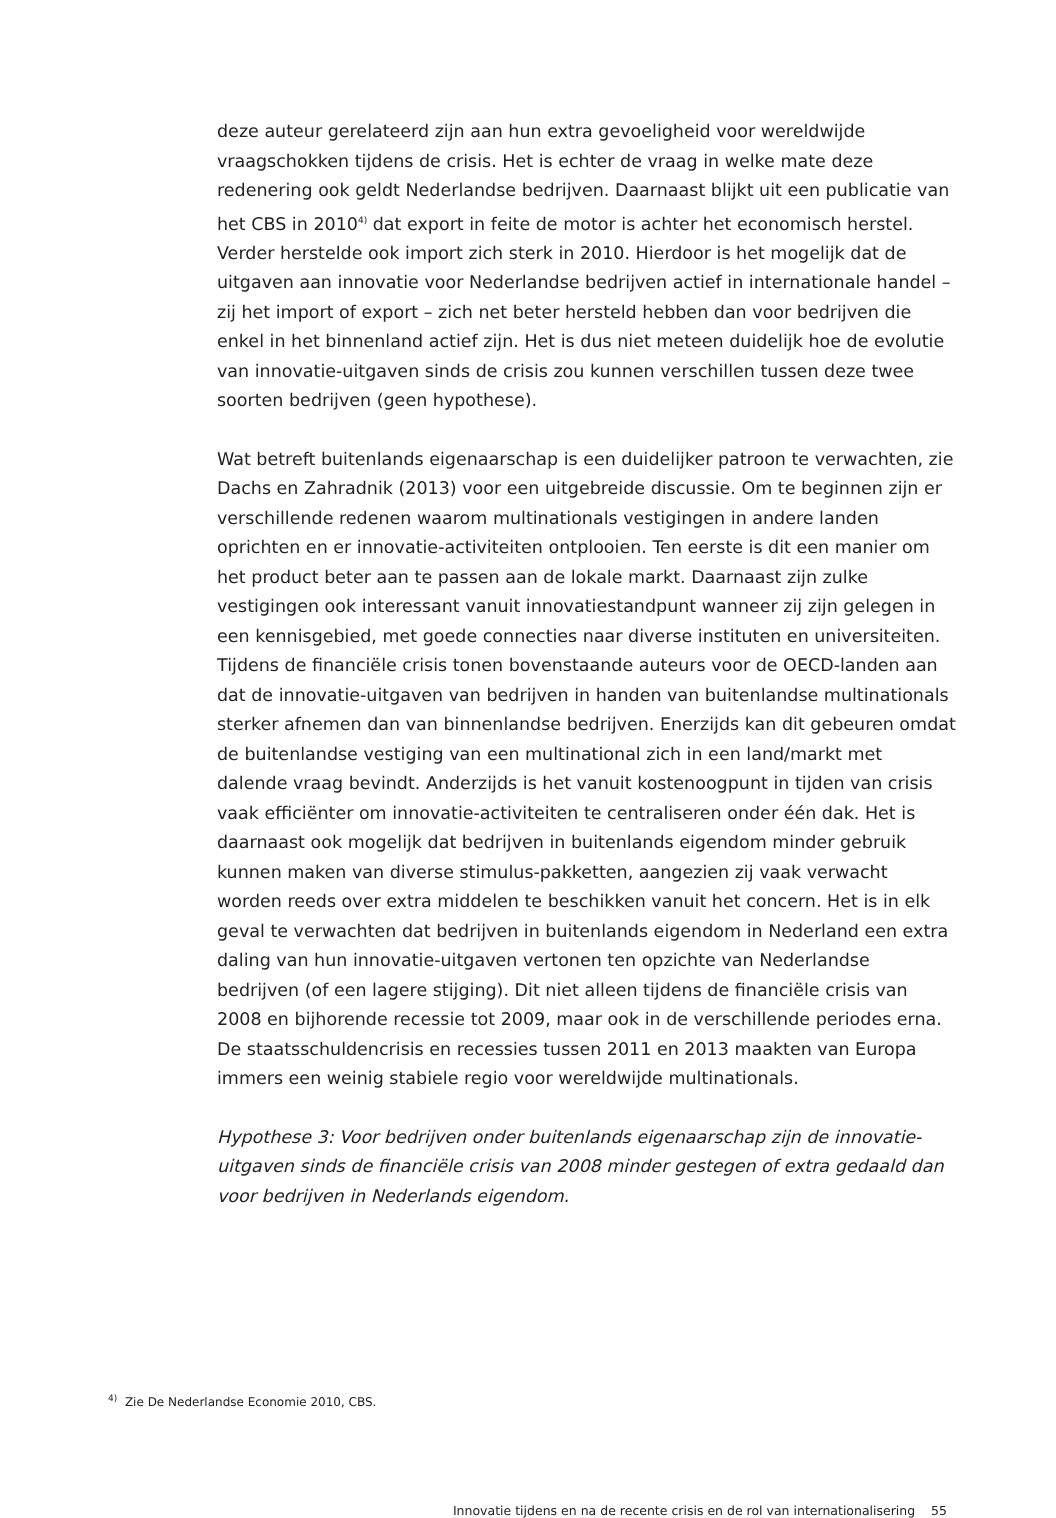deze auteur gerelateerd zijn aan hun extra gevoeligheid voor wereldwijde vraagschokken tijdens de crisis. Het is echter de vraag in welke mate deze redenering ook geldt Nederlandse bedrijven. Daarnaast blijkt uit een publicatie van het CBS in 2010<sup>4)</sup> dat export in feite de motor is achter het economisch herstel. Verder herstelde ook import zich sterk in 2010. Hierdoor is het mogelijk dat de uitgaven aan innovatie voor Nederlandse bedrijven actief in internationale handel – zij het import of export – zich net beter hersteld hebben dan voor bedrijven die enkel in het binnenland actief zijn. Het is dus niet meteen duidelijk hoe de evolutie van innovatie-uitgaven sinds de crisis zou kunnen verschillen tussen deze twee soorten bedrijven (geen hypothese).
Wat betreft buitenlands eigenaarschap is een duidelijker patroon te verwachten, zie Dachs en Zahradnik (2013) voor een uitgebreide discussie. Om te beginnen zijn er verschillende redenen waarom multinationals vestigingen in andere landen oprichten en er innovatie-activiteiten ontplooien. Ten eerste is dit een manier om het product beter aan te passen aan de lokale markt. Daarnaast zijn zulke vestigingen ook interessant vanuit innovatiestandpunt wanneer zij zijn gelegen in een kennisgebied, met goede connecties naar diverse instituten en universiteiten. Tijdens de financiële crisis tonen bovenstaande auteurs voor de OECD-landen aan dat de innovatie-uitgaven van bedrijven in handen van buitenlandse multinationals sterker afnemen dan van binnenlandse bedrijven. Enerzijds kan dit gebeuren omdat de buitenlandse vestiging van een multinational zich in een land/markt met dalende vraag bevindt. Anderzijds is het vanuit kostenoogpunt in tijden van crisis vaak efficiënter om innovatie-activiteiten te centraliseren onder één dak. Het is daarnaast ook mogelijk dat bedrijven in buitenlands eigendom minder gebruik kunnen maken van diverse stimulus-pakketten, aangezien zij vaak verwacht worden reeds over extra middelen te beschikken vanuit het concern. Het is in elk geval te verwachten dat bedrijven in buitenlands eigendom in Nederland een extra daling van hun innovatie-uitgaven vertonen ten opzichte van Nederlandse bedrijven (of een lagere stijging). Dit niet alleen tijdens de financiële crisis van 2008 en bijhorende recessie tot 2009, maar ook in de verschillende periodes erna. De staatsschuldencrisis en recessies tussen 2011 en 2013 maakten van Europa immers een weinig stabiele regio voor wereldwijde multinationals.
Hypothese 3: Voor bedrijven onder buitenlands eigenaarschap zijn de innovatie-uitgaven sinds de financiële crisis van 2008 minder gestegen of extra gedaald dan voor bedrijven in Nederlands eigendom.
<sup>4)</sup> Zie De Nederlandse Economie 2010, CBS.
Innovatie tijdens en na de recente crisis en de rol van internationalisering 55